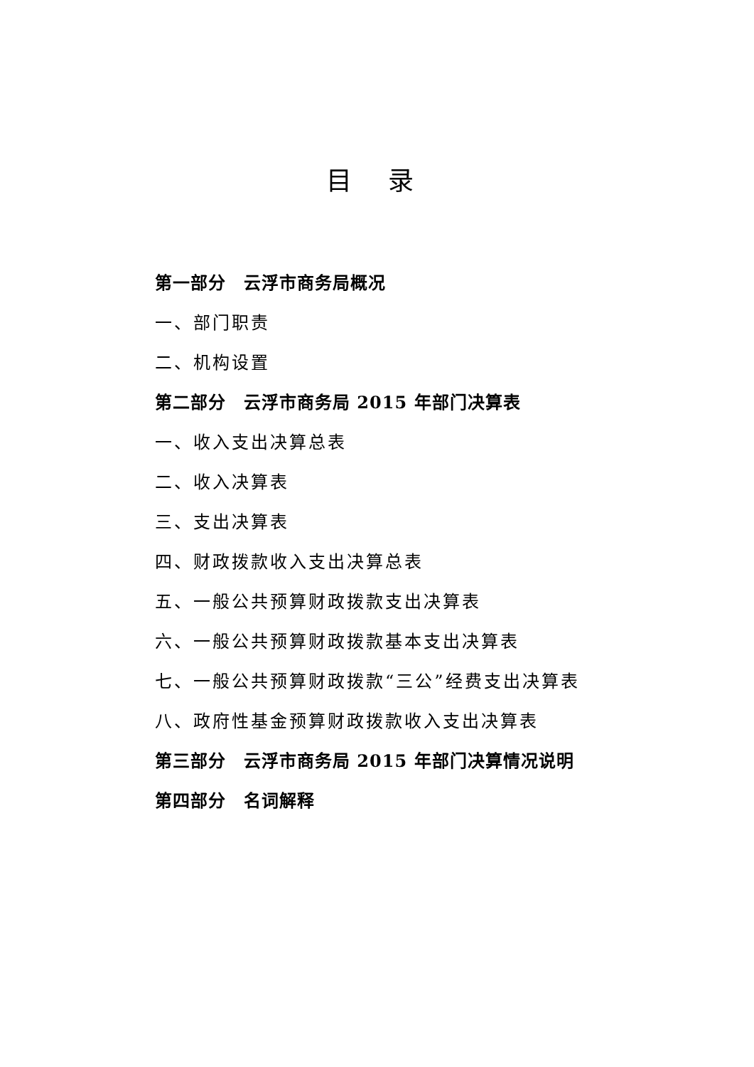目 录
第一部分　云浮市商务局概况
一、部门职责
二、机构设置
第二部分　云浮市商务局 2015 年部门决算表
一、收入支出决算总表
二、收入决算表
三、支出决算表
四、财政拨款收入支出决算总表
五、一般公共预算财政拨款支出决算表
六、一般公共预算财政拨款基本支出决算表
七、一般公共预算财政拨款“三公”经费支出决算表
八、政府性基金预算财政拨款收入支出决算表
第三部分　云浮市商务局 2015 年部门决算情况说明
第四部分　名词解释